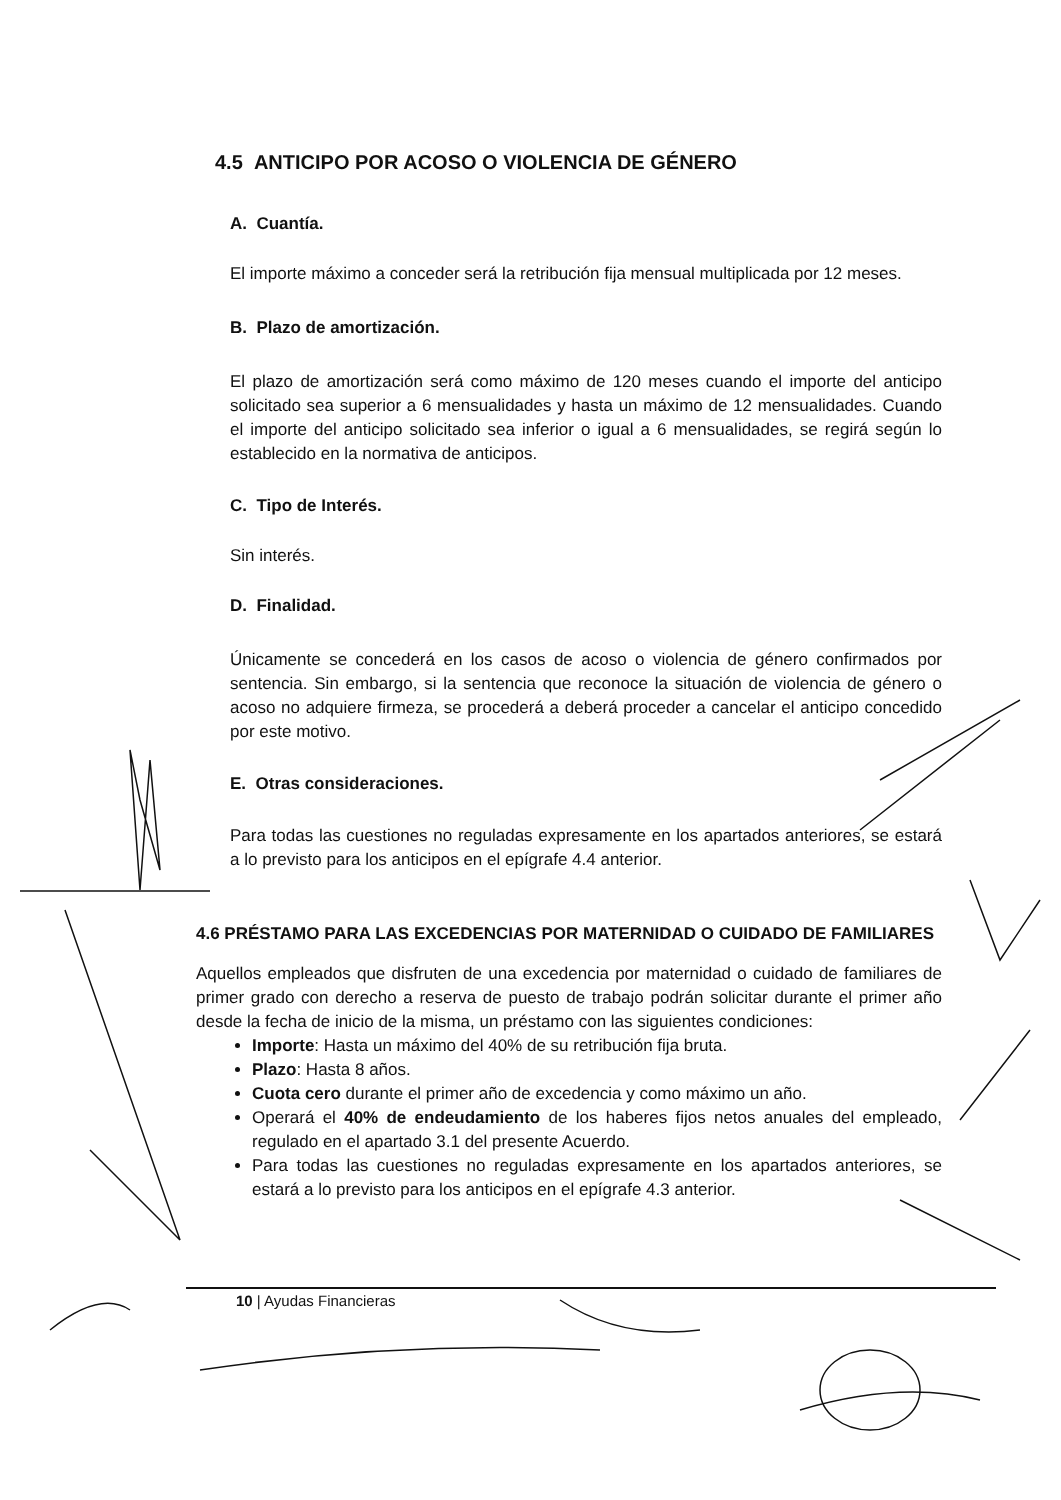4.5 ANTICIPO POR ACOSO O VIOLENCIA DE GÉNERO
A. Cuantía.
El importe máximo a conceder será la retribución fija mensual multiplicada por 12 meses.
B. Plazo de amortización.
El plazo de amortización será como máximo de 120 meses cuando el importe del anticipo solicitado sea superior a 6 mensualidades y hasta un máximo de 12 mensualidades. Cuando el importe del anticipo solicitado sea inferior o igual a 6 mensualidades, se regirá según lo establecido en la normativa de anticipos.
C. Tipo de Interés.
Sin interés.
D. Finalidad.
Únicamente se concederá en los casos de acoso o violencia de género confirmados por sentencia. Sin embargo, si la sentencia que reconoce la situación de violencia de género o acoso no adquiere firmeza, se procederá a deberá proceder a cancelar el anticipo concedido por este motivo.
E. Otras consideraciones.
Para todas las cuestiones no reguladas expresamente en los apartados anteriores, se estará a lo previsto para los anticipos en el epígrafe 4.4 anterior.
4.6 PRÉSTAMO PARA LAS EXCEDENCIAS POR MATERNIDAD O CUIDADO DE FAMILIARES
Aquellos empleados que disfruten de una excedencia por maternidad o cuidado de familiares de primer grado con derecho a reserva de puesto de trabajo podrán solicitar durante el primer año desde la fecha de inicio de la misma, un préstamo con las siguientes condiciones:
Importe: Hasta un máximo del 40% de su retribución fija bruta.
Plazo: Hasta 8 años.
Cuota cero durante el primer año de excedencia y como máximo un año.
Operará el 40% de endeudamiento de los haberes fijos netos anuales del empleado, regulado en el apartado 3.1 del presente Acuerdo.
Para todas las cuestiones no reguladas expresamente en los apartados anteriores, se estará a lo previsto para los anticipos en el epígrafe 4.3 anterior.
10 | Ayudas Financieras